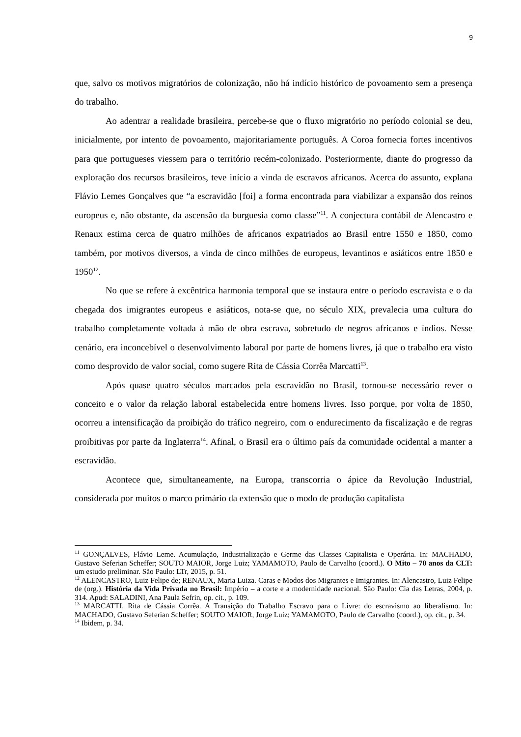9
que, salvo os motivos migratórios de colonização, não há indício histórico de povoamento sem a presença do trabalho.
Ao adentrar a realidade brasileira, percebe-se que o fluxo migratório no período colonial se deu, inicialmente, por intento de povoamento, majoritariamente português. A Coroa fornecia fortes incentivos para que portugueses viessem para o território recém-colonizado. Posteriormente, diante do progresso da exploração dos recursos brasileiros, teve início a vinda de escravos africanos. Acerca do assunto, explana Flávio Lemes Gonçalves que “a escravidão [foi] a forma encontrada para viabilizar a expansão dos reinos europeus e, não obstante, da ascensão da burguesia como classe”<sup>11</sup>. A conjectura contábil de Alencastro e Renaux estima cerca de quatro milhões de africanos expatriados ao Brasil entre 1550 e 1850, como também, por motivos diversos, a vinda de cinco milhões de europeus, levantinos e asiáticos entre 1850 e 1950<sup>12</sup>.
No que se refere à excêntrica harmonia temporal que se instaura entre o período escravista e o da chegada dos imigrantes europeus e asiáticos, nota-se que, no século XIX, prevalecia uma cultura do trabalho completamente voltada à mão de obra escrava, sobretudo de negros africanos e índios. Nesse cenário, era inconcebível o desenvolvimento laboral por parte de homens livres, já que o trabalho era visto como desprovido de valor social, como sugere Rita de Cássia Corrêa Marcatti<sup>13</sup>.
Após quase quatro séculos marcados pela escravidão no Brasil, tornou-se necessário rever o conceito e o valor da relação laboral estabelecida entre homens livres. Isso porque, por volta de 1850, ocorreu a intensificação da proibição do tráfico negreiro, com o endurecimento da fiscalização e de regras proibitivas por parte da Inglaterra<sup>14</sup>. Afinal, o Brasil era o último país da comunidade ocidental a manter a escravidão.
Acontece que, simultaneamente, na Europa, transcorria o ápice da Revolução Industrial, considerada por muitos o marco primário da extensão que o modo de produção capitalista
<sup>11</sup> GONÇALVES, Flávio Leme. Acumulação, Industrialização e Germe das Classes Capitalista e Operária. In: MACHADO, Gustavo Seferian Scheffer; SOUTO MAIOR, Jorge Luiz; YAMAMOTO, Paulo de Carvalho (coord.). O Mito – 70 anos da CLT: um estudo preliminar. São Paulo: LTr, 2015, p. 51.
<sup>12</sup> ALENCASTRO, Luiz Felipe de; RENAUX, Maria Luiza. Caras e Modos dos Migrantes e Imigrantes. In: Alencastro, Luiz Felipe de (org.). História da Vida Privada no Brasil: Império – a corte e a modernidade nacional. São Paulo: Cia das Letras, 2004, p. 314. Apud: SALADINI, Ana Paula Sefrin, op. cit., p. 109.
<sup>13</sup> MARCATTI, Rita de Cássia Corrêa. A Transição do Trabalho Escravo para o Livre: do escravismo ao liberalismo. In: MACHADO, Gustavo Seferian Scheffer; SOUTO MAIOR, Jorge Luiz; YAMAMOTO, Paulo de Carvalho (coord.), op. cit., p. 34.
<sup>14</sup> Ibidem, p. 34.